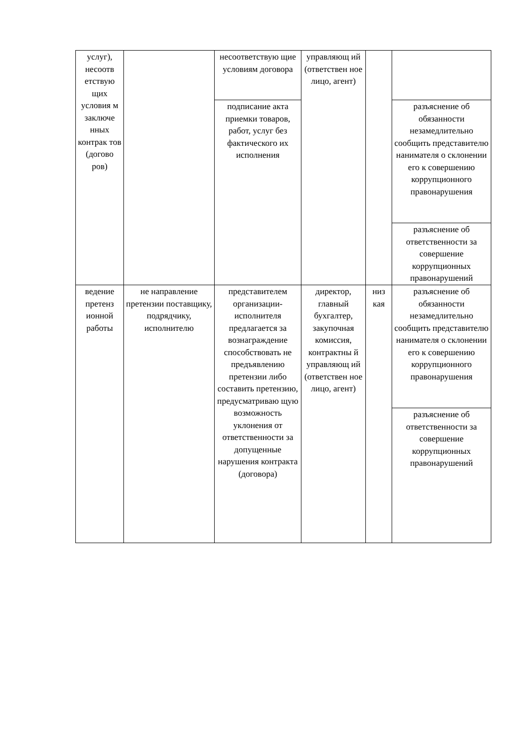| услуг), несоотв етствую щих условия м заключе нных контрак тов (догово ров) | | несоответствую щие условиям договора | управляющ ий (ответствен ное лицо, агент) | | |
| | | подписание акта приемки товаров, работ, услуг без фактического их исполнения | | | разъяснение об обязанности незамедлительно сообщить представителю нанимателя о склонении его к совершению коррупционного правонарушения |
| | | | | | разъяснение об ответственности за совершение коррупционных правонарушений |
| ведение претенз ионной работы | не направление претензии поставщику, подрядчику, исполнителю | представителем организации-исполнителя предлагается за вознаграждение способствовать не предъявлению претензии либо составить претензию, предусматриваю щую возможность уклонения от ответственности за допущенные нарушения контракта (договора) | директор, главный бухгалтер, закупочная комиссия, контрактны й управляющ ий (ответствен ное лицо, агент) | низ кая | разъяснение об обязанности незамедлительно сообщить представителю нанимателя о склонении его к совершению коррупционного правонарушения |
| | | | | | разъяснение об ответственности за совершение коррупционных правонарушений |